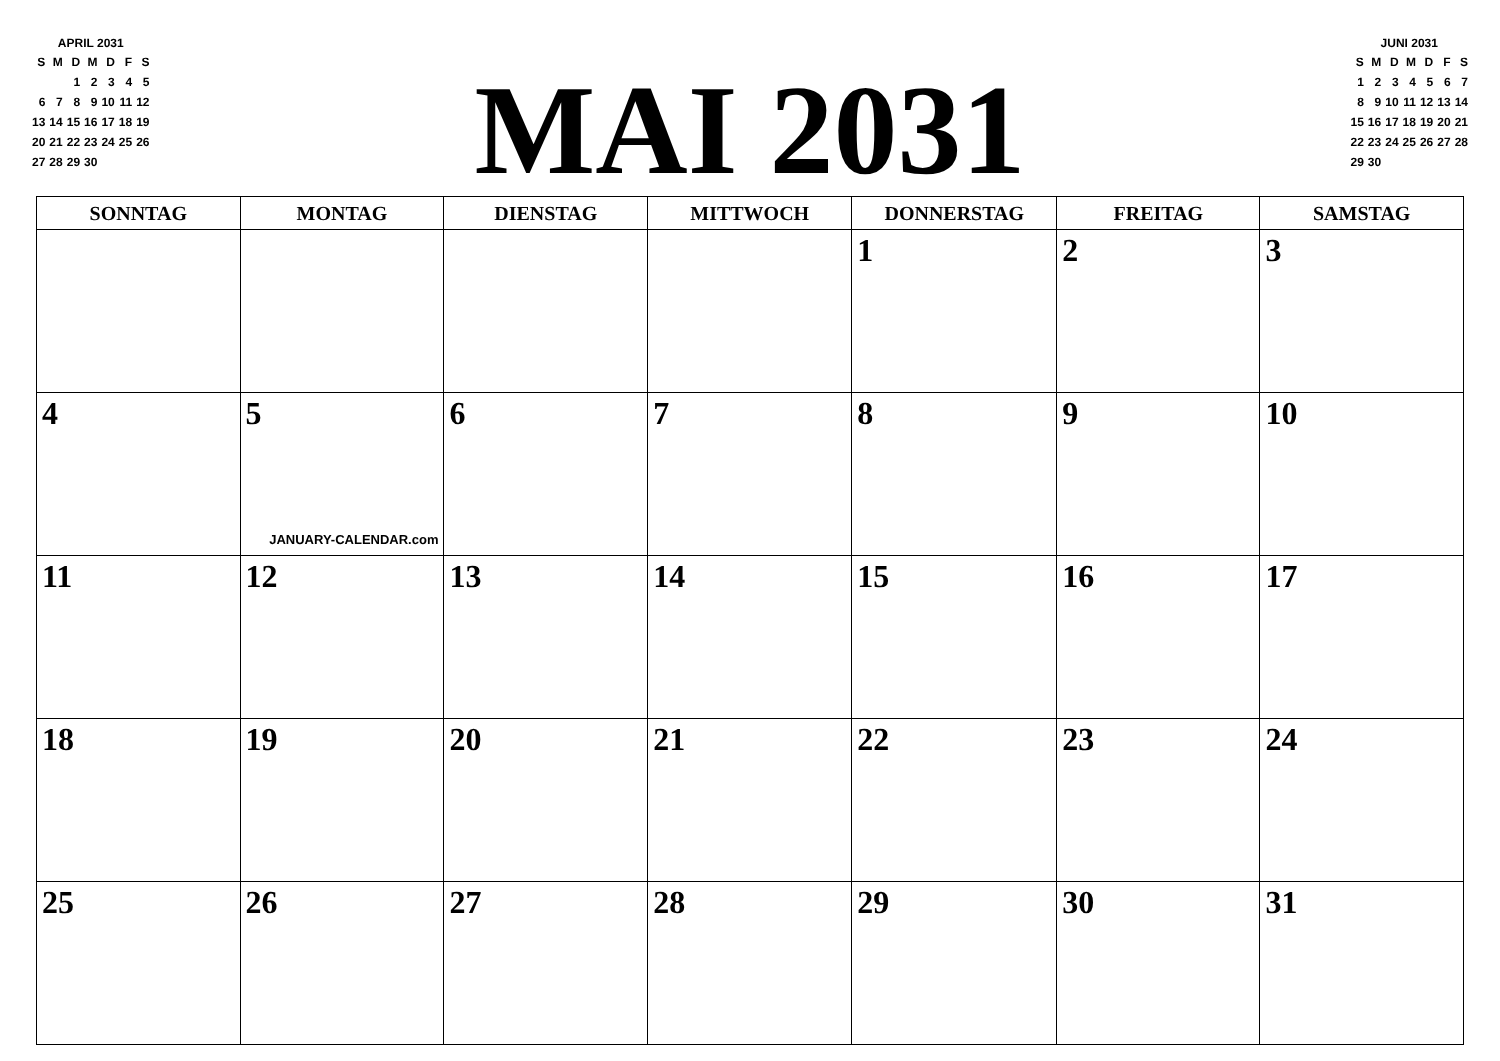APRIL 2031
| S | M | D | M | D | F | S |
| | | 1 | 2 | 3 | 4 | 5 |
| 6 | 7 | 8 | 9 | 10 | 11 | 12 |
| 13 | 14 | 15 | 16 | 17 | 18 | 19 |
| 20 | 21 | 22 | 23 | 24 | 25 | 26 |
| 27 | 28 | 29 | 30 | | | |
MAI 2031
JUNI 2031
| S | M | D | M | D | F | S |
| 1 | 2 | 3 | 4 | 5 | 6 | 7 |
| 8 | 9 | 10 | 11 | 12 | 13 | 14 |
| 15 | 16 | 17 | 18 | 19 | 20 | 21 |
| 22 | 23 | 24 | 25 | 26 | 27 | 28 |
| 29 | 30 | | | | | |
| SONNTAG | MONTAG | DIENSTAG | MITTWOCH | DONNERSTAG | FREITAG | SAMSTAG |
| --- | --- | --- | --- | --- | --- | --- |
| | | | | 1 | 2 | 3 |
| 4 | 5 JANUARY-CALENDAR.com | 6 | 7 | 8 | 9 | 10 |
| 11 | 12 | 13 | 14 | 15 | 16 | 17 |
| 18 | 19 | 20 | 21 | 22 | 23 | 24 |
| 25 | 26 | 27 | 28 | 29 | 30 | 31 |